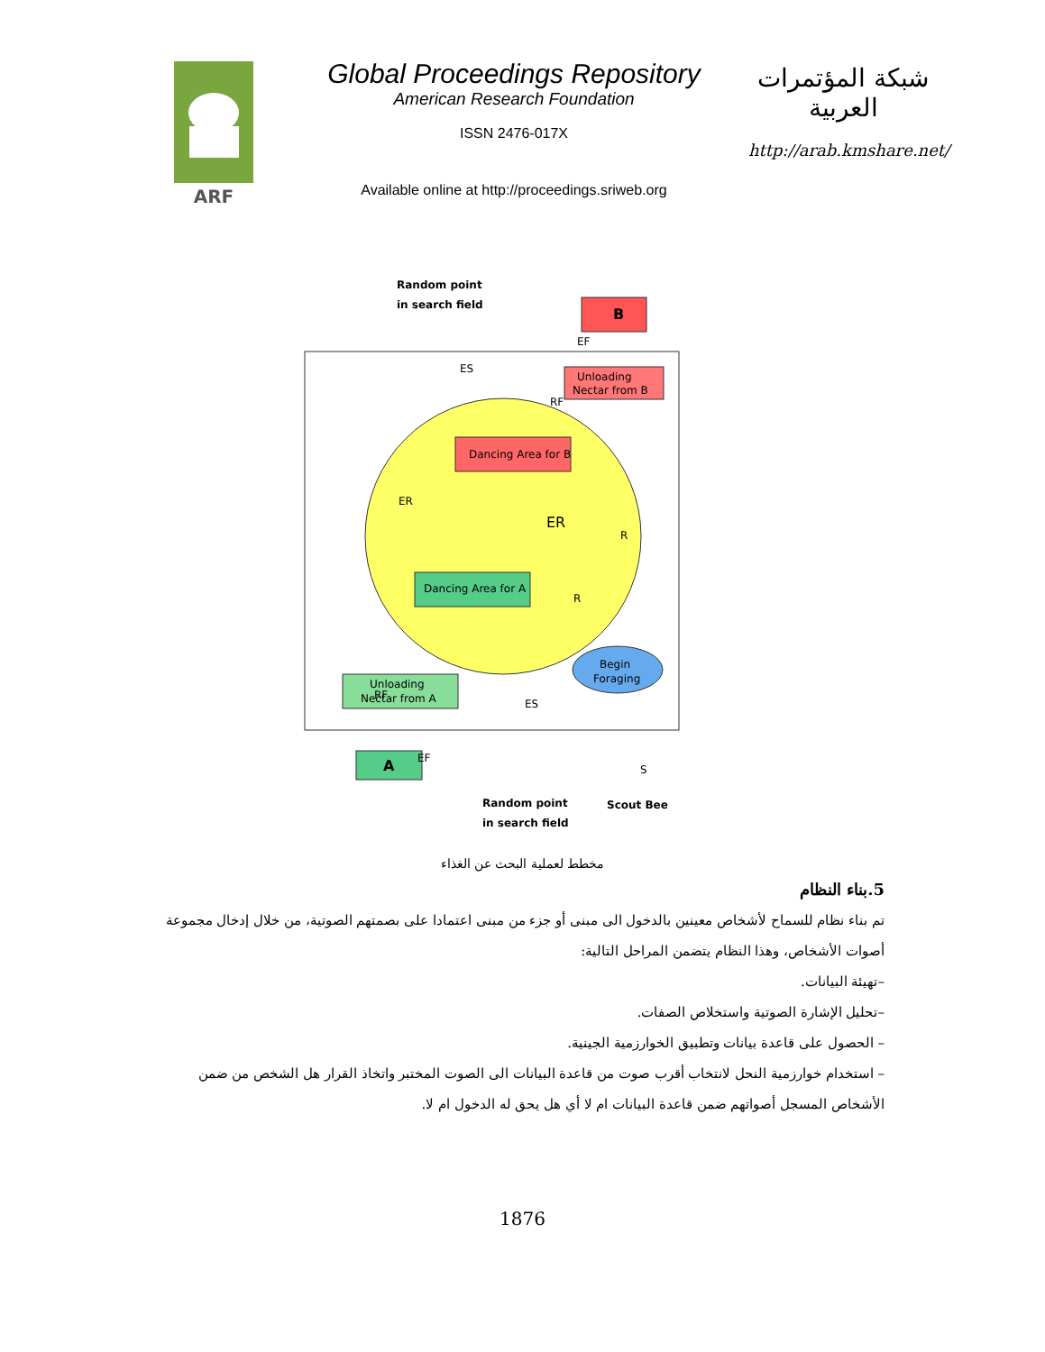ARF
Global Proceedings Repository
American Research Foundation
ISSN 2476-017X
Available online at http://proceedings.sriweb.org
شبكة المؤتمرات العربية
http://arab.kmshare.net/
B
Unloading
Nectar from B
Dancing Area for B
Dancing Area for A
Begin
Foraging
Unloading
Nectar from A
A
Random point
in search field
Random point
in search field
Scout Bee
ES
EF
RF
ER
ER
R
R
RF
ES
EF
S
مخطط لعملية البحث عن الغذاء
5.بناء النظام
تم بناء نظام للسماح لأشخاص معينين بالدخول الى مبنى أو جزء من مبنى اعتمادا على بصمتهم الصوتية، من خلال إدخال مجموعة أصوات الأشخاص، وهذا النظام يتضمن المراحل التالية:
–تهيئة البيانات.
–تحليل الإشارة الصوتية واستخلاص الصفات.
– الحصول على قاعدة بيانات وتطبيق الخوارزمية الجينية.
– استخدام خوارزمية النحل لانتخاب أقرب صوت من قاعدة البيانات الى الصوت المختبر واتخاذ القرار هل الشخص من ضمن الأشخاص المسجل أصواتهم ضمن قاعدة البيانات ام لا أي هل يحق له الدخول ام لا.
1876